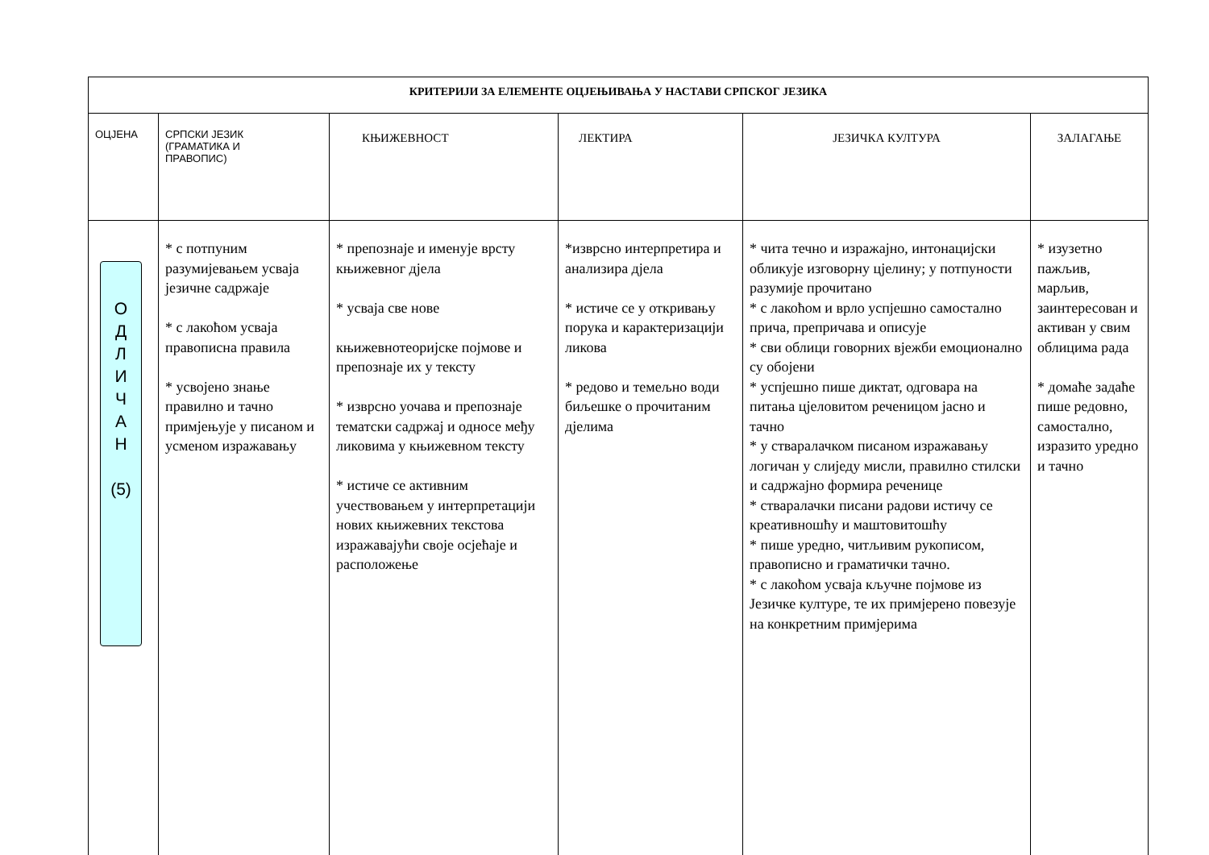| КРИТЕРИЈИ ЗА ЕЛЕМЕНТЕ ОЦЈЕЊИВАЊА У НАСТАВИ СРПСКОГ ЈЕЗИКА | | | | | |
| ОЦЈЕНА | СРПСКИ ЈЕЗИК (ГРАМАТИКА И ПРАВОПИС) | КЊИЖЕВНОСТ | ЛЕКТИРА | ЈЕЗИЧКА КУЛТУРА | ЗАЛАГАЊЕ |
| О Д Л И Ч А Н (5) | * с потпуним разумијевањем усваја језичне садржаје * с лакоћом усваја правописна правила * усвојено знање правилно и тачно примјењује у писаном и усменом изражавању | * препознаје и именује врсту књижевног дјела * усваја све нове књижевнотеоријске појмове и препознаје их у тексту * изврсно уочава и препознаје тематски садржај и односе међу ликовима у књижевном тексту * истиче се активним учествовањем у интерпретацији нових књижевних текстова изражавајући своје осјећаје и расположење | *изврсно интерпретира и анализира дјела * истиче се у откривању порука и карактеризацији ликова * редово и темељно води биљешке о прочитаним дјелима | * чита течно и изражајно, интонацијски обликује изговорну цјелину; у потпуности разумије прочитано * с лакоћом и врло успјешно самостално прича, препричава и описује * сви облици говорних вјежби емоционално су обојени * успјешно пише диктат, одговара на питања цјеловитом реченицом јасно и тачно * у стваралачком писаном изражавању логичан у слиједу мисли, правилно стилски и садржајно формира реченице * стваралачки писани радови истичу се креативношћу и маштовитошћу * пише уредно, читљивим рукописом, правописно и граматички тачно. * с лакоћом усваја кључне појмове из Језичке културе, те их примјерено повезује на конкретним примјерима | * изузетно пажљив, марљив, заинтересован и активан у свим облицима рада * домаће задаће пише редовно, самостално, изразито уредно и тачно |